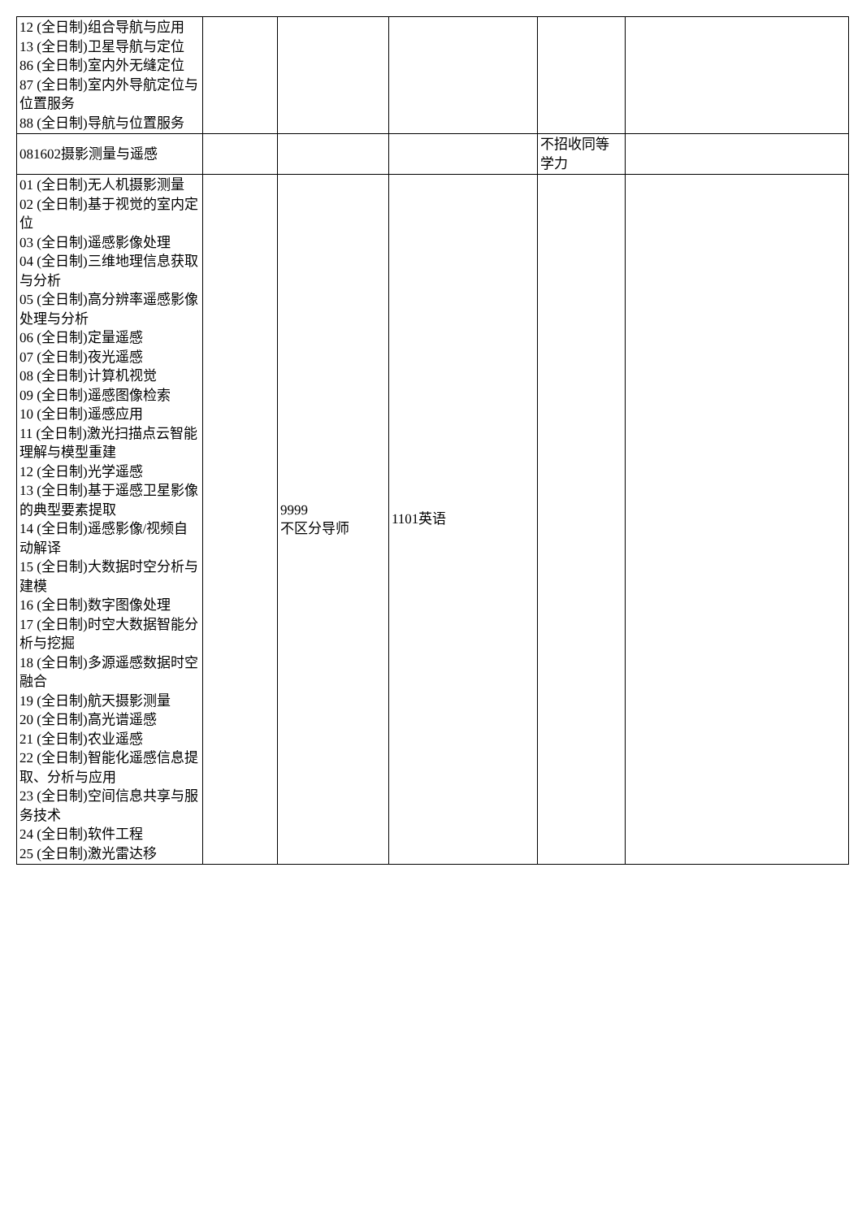| 12 (全日制)组合导航与应用 13 (全日制)卫星导航与定位 86 (全日制)室内外无缝定位 87 (全日制)室内外导航定位与位置服务 88 (全日制)导航与位置服务 | | | | | |
| 081602摄影测量与遥感 | | | | 不招收同等学力 | |
| 01 (全日制)无人机摄影测量 02 (全日制)基于视觉的室内定位 03 (全日制)遥感影像处理 04 (全日制)三维地理信息获取与分析 05 (全日制)高分辨率遥感影像处理与分析 06 (全日制)定量遥感 07 (全日制)夜光遥感 08 (全日制)计算机视觉 09 (全日制)遥感图像检索 10 (全日制)遥感应用 11 (全日制)激光扫描点云智能理解与模型重建 12 (全日制)光学遥感 13 (全日制)基于遥感卫星影像的典型要素提取 14 (全日制)遥感影像/视频自动解译 15 (全日制)大数据时空分析与建模 16 (全日制)数字图像处理 17 (全日制)时空大数据智能分析与挖掘 18 (全日制)多源遥感数据时空融合 19 (全日制)航天摄影测量 20 (全日制)高光谱遥感 21 (全日制)农业遥感 22 (全日制)智能化遥感信息提取、分析与应用 23 (全日制)空间信息共享与服务技术 24 (全日制)软件工程 25 (全日制)激光雷达移 | | 9999 不区分导师 | 1101英语 | | |